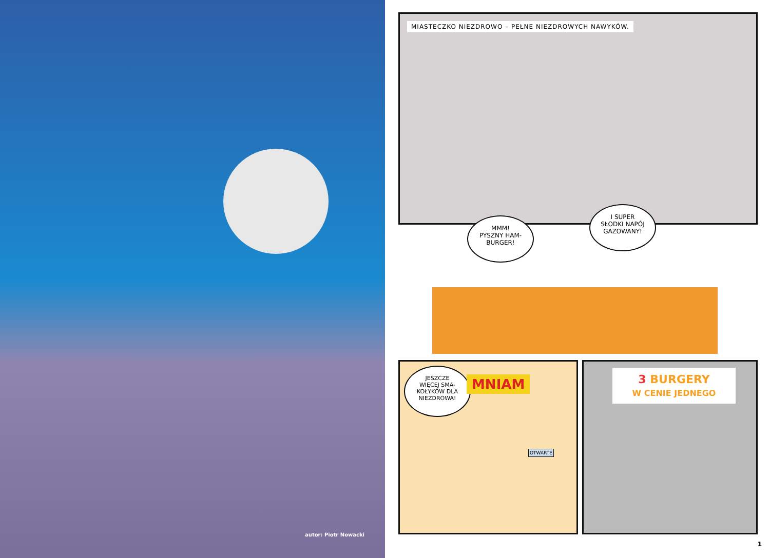autor: Piotr Nowacki
MIASTECZKO NIEZDROWO – PEŁNE NIEZDROWYCH NAWYKÓW.
MMM!
PYSZNY HAM-
BURGER!
I SUPER
SŁODKI NAPÓJ
GAZOWANY!
JESZCZE
WIĘCEJ SMA-
KOŁYKÓW DLA
NIEZDROWA!
MNIAM
OTWARTE
3 BURGERY
W CENIE JEDNEGO
1